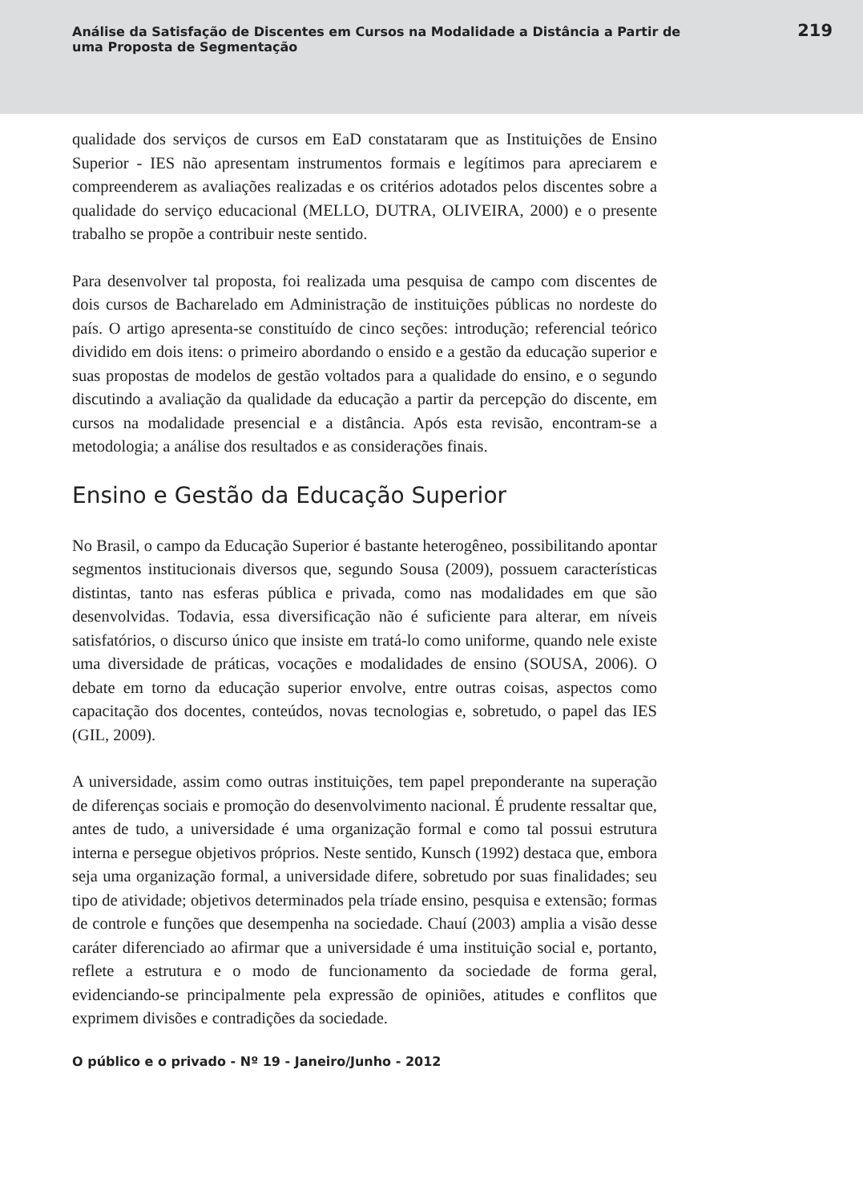Análise da Satisfação de Discentes em Cursos na Modalidade a Distância a Partir de uma Proposta de Segmentação
219
qualidade dos serviços de cursos em EaD constataram que as Instituições de Ensino Superior - IES não apresentam instrumentos formais e legítimos para apreciarem e compreenderem as avaliações realizadas e os critérios adotados pelos discentes sobre a qualidade do serviço educacional (MELLO, DUTRA, OLIVEIRA, 2000) e o presente trabalho se propõe a contribuir neste sentido.
Para desenvolver tal proposta, foi realizada uma pesquisa de campo com discentes de dois cursos de Bacharelado em Administração de instituições públicas no nordeste do país. O artigo apresenta-se constituído de cinco seções: introdução; referencial teórico dividido em dois itens: o primeiro abordando o ensido e a gestão da educação superior e suas propostas de modelos de gestão voltados para a qualidade do ensino, e o segundo discutindo a avaliação da qualidade da educação a partir da percepção do discente, em cursos na modalidade presencial e a distância. Após esta revisão, encontram-se a metodologia; a análise dos resultados e as considerações finais.
Ensino e Gestão da Educação Superior
No Brasil, o campo da Educação Superior é bastante heterogêneo, possibilitando apontar segmentos institucionais diversos que, segundo Sousa (2009), possuem características distintas, tanto nas esferas pública e privada, como nas modalidades em que são desenvolvidas. Todavia, essa diversificação não é suficiente para alterar, em níveis satisfatórios, o discurso único que insiste em tratá-lo como uniforme, quando nele existe uma diversidade de práticas, vocações e modalidades de ensino (SOUSA, 2006). O debate em torno da educação superior envolve, entre outras coisas, aspectos como capacitação dos docentes, conteúdos, novas tecnologias e, sobretudo, o papel das IES (GIL, 2009).
A universidade, assim como outras instituições, tem papel preponderante na superação de diferenças sociais e promoção do desenvolvimento nacional. É prudente ressaltar que, antes de tudo, a universidade é uma organização formal e como tal possui estrutura interna e persegue objetivos próprios. Neste sentido, Kunsch (1992) destaca que, embora seja uma organização formal, a universidade difere, sobretudo por suas finalidades; seu tipo de atividade; objetivos determinados pela tríade ensino, pesquisa e extensão; formas de controle e funções que desempenha na sociedade. Chauí (2003) amplia a visão desse caráter diferenciado ao afirmar que a universidade é uma instituição social e, portanto, reflete a estrutura e o modo de funcionamento da sociedade de forma geral, evidenciando-se principalmente pela expressão de opiniões, atitudes e conflitos que exprimem divisões e contradições da sociedade.
O público e o privado - Nº 19 - Janeiro/Junho - 2012